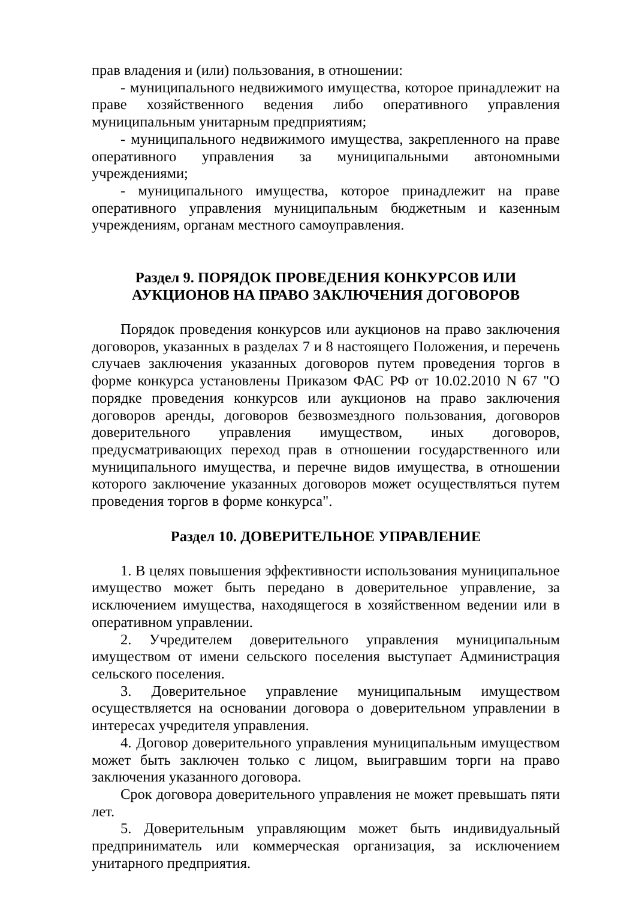прав владения и (или) пользования, в отношении:
- муниципального недвижимого имущества, которое принадлежит на праве хозяйственного ведения либо оперативного управления муниципальным унитарным предприятиям;
- муниципального недвижимого имущества, закрепленного на праве оперативного управления за муниципальными автономными учреждениями;
- муниципального имущества, которое принадлежит на праве оперативного управления муниципальным бюджетным и казенным учреждениям, органам местного самоуправления.
Раздел 9. ПОРЯДОК ПРОВЕДЕНИЯ КОНКУРСОВ ИЛИ
АУКЦИОНОВ НА ПРАВО ЗАКЛЮЧЕНИЯ ДОГОВОРОВ
Порядок проведения конкурсов или аукционов на право заключения договоров, указанных в разделах 7 и 8 настоящего Положения, и перечень случаев заключения указанных договоров путем проведения торгов в форме конкурса установлены Приказом ФАС РФ от 10.02.2010 N 67 "О порядке проведения конкурсов или аукционов на право заключения договоров аренды, договоров безвозмездного пользования, договоров доверительного управления имуществом, иных договоров, предусматривающих переход прав в отношении государственного или муниципального имущества, и перечне видов имущества, в отношении которого заключение указанных договоров может осуществляться путем проведения торгов в форме конкурса".
Раздел 10. ДОВЕРИТЕЛЬНОЕ УПРАВЛЕНИЕ
1. В целях повышения эффективности использования муниципальное имущество может быть передано в доверительное управление, за исключением имущества, находящегося в хозяйственном ведении или в оперативном управлении.
2. Учредителем доверительного управления муниципальным имуществом от имени сельского поселения выступает Администрация сельского поселения.
3. Доверительное управление муниципальным имуществом осуществляется на основании договора о доверительном управлении в интересах учредителя управления.
4. Договор доверительного управления муниципальным имуществом может быть заключен только с лицом, выигравшим торги на право заключения указанного договора.
Срок договора доверительного управления не может превышать пяти лет.
5. Доверительным управляющим может быть индивидуальный предприниматель или коммерческая организация, за исключением унитарного предприятия.